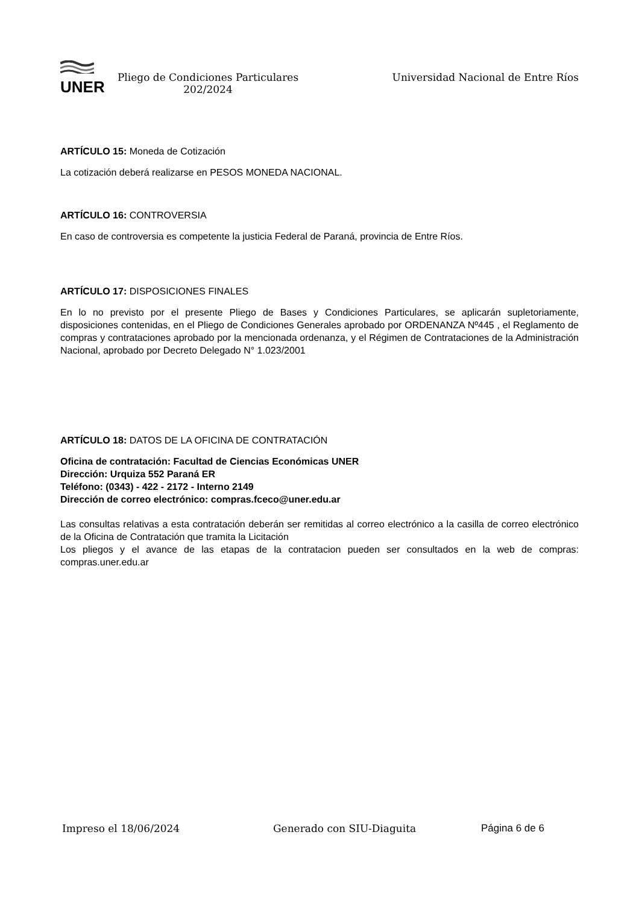UNER
Pliego de Condiciones Particulares
202/2024
Universidad Nacional de Entre Ríos
ARTÍCULO 15: Moneda de Cotización
La cotización deberá realizarse en PESOS MONEDA NACIONAL.
ARTÍCULO 16: CONTROVERSIA
En caso de controversia es competente la justicia Federal de Paraná, provincia de Entre Ríos.
ARTÍCULO 17: DISPOSICIONES FINALES
En lo no previsto por el presente Pliego de Bases y Condiciones Particulares, se aplicarán supletoriamente, disposiciones contenidas, en el Pliego de Condiciones Generales aprobado por ORDENANZA Nº445 , el Reglamento de compras y contrataciones aprobado por la mencionada ordenanza, y el Régimen de Contrataciones de la Administración Nacional, aprobado por Decreto Delegado N° 1.023/2001
ARTÍCULO 18: DATOS DE LA OFICINA DE CONTRATACIÓN
Oficina de contratación: Facultad de Ciencias Económicas UNER
Dirección: Urquiza 552 Paraná ER
Teléfono: (0343) - 422 - 2172 - Interno 2149
Dirección de correo electrónico: compras.fceco@uner.edu.ar
Las consultas relativas a esta contratación deberán ser remitidas al correo electrónico a la casilla de correo electrónico de la Oficina de Contratación que tramita la Licitación
Los pliegos y el avance de las etapas de la contratacion pueden ser consultados en la web de compras: compras.uner.edu.ar
Impreso el 18/06/2024 Generado con SIU-Diaguita Página 6 de 6